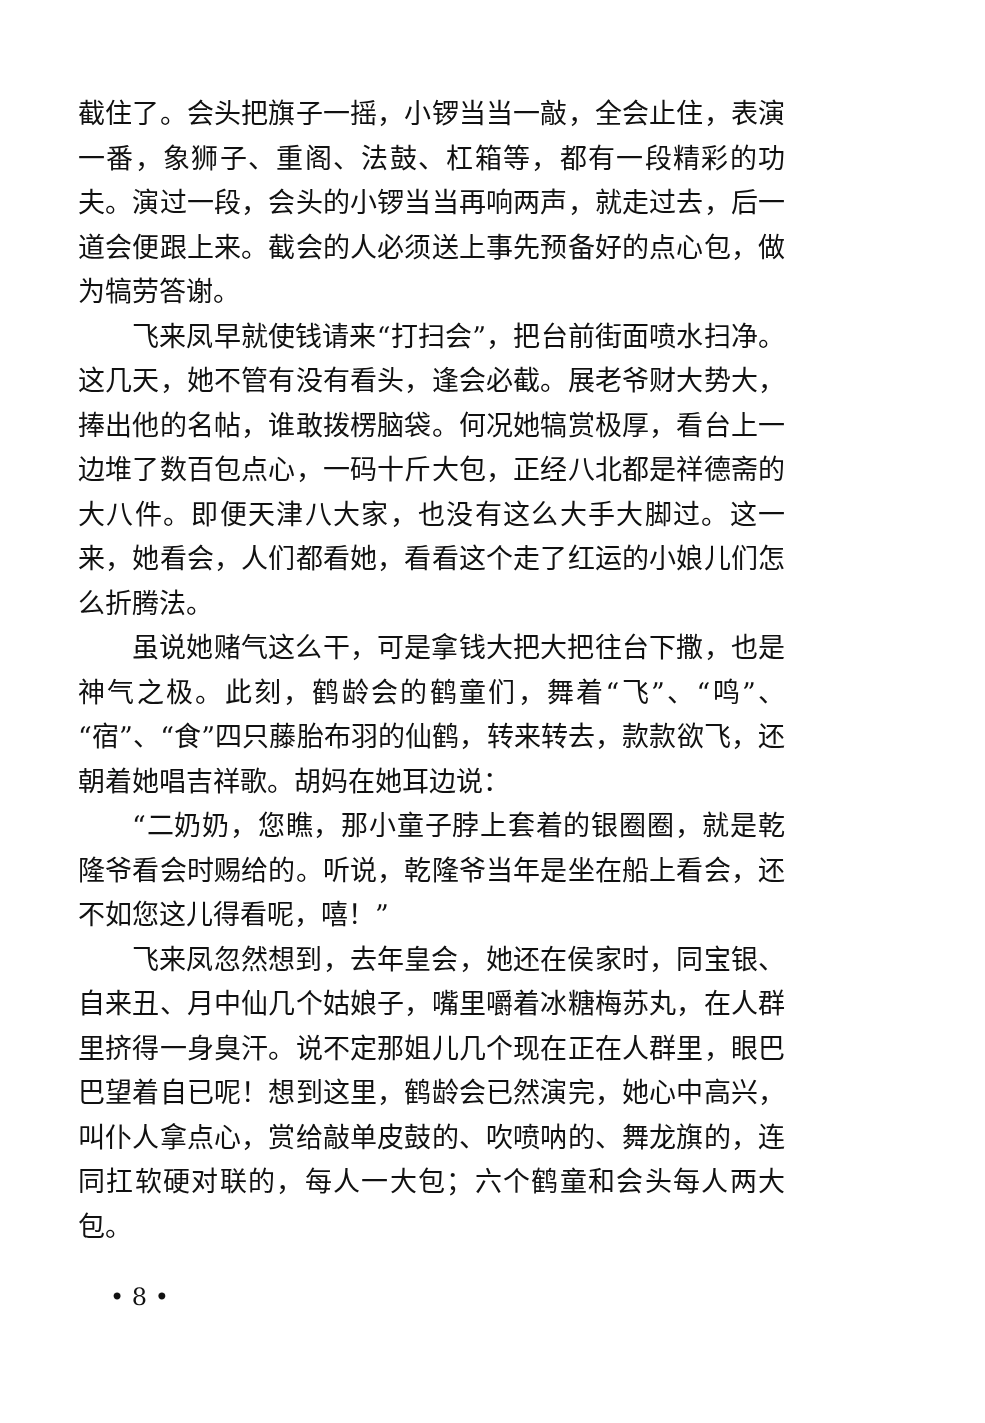截住了。会头把旗子一摇，小锣当当一敲，全会止住，表演一番，象狮子、重阁、法鼓、杠箱等，都有一段精彩的功夫。演过一段，会头的小锣当当再响两声，就走过去，后一道会便跟上来。截会的人必须送上事先预备好的点心包，做为犒劳答谢。
飞来凤早就使钱请来“打扫会”，把台前街面喷水扫净。这几天，她不管有没有看头，逢会必截。展老爷财大势大，捧出他的名帖，谁敢拨楞脑袋。何况她犒赏极厚，看台上一边堆了数百包点心，一码十斤大包，正经八北都是祥德斋的大八件。即便天津八大家，也没有这么大手大脚过。这一来，她看会，人们都看她，看看这个走了红运的小娘儿们怎么折腾法。
虽说她赌气这么干，可是拿钱大把大把往台下撒，也是神气之极。此刻，鹤龄会的鹤童们，舞着“飞”、“鸣”、“宿”、“食”四只藤胎布羽的仙鹤，转来转去，款款欲飞，还朝着她唱吉祥歌。胡妈在她耳边说：
“二奶奶，您瞧，那小童子脖上套着的银圈圈，就是乾隆爷看会时赐给的。听说，乾隆爷当年是坐在船上看会，还不如您这儿得看呢，嘻！”
飞来凤忽然想到，去年皇会，她还在侯家时，同宝银、自来丑、月中仙几个姑娘子，嘴里嚼着冰糖梅苏丸，在人群里挤得一身臭汗。说不定那姐儿几个现在正在人群里，眼巴巴望着自已呢！想到这里，鹤龄会已然演完，她心中高兴，叫仆人拿点心，赏给敲单皮鼓的、吹喷呐的、舞龙旗的，连同扛软硬对联的，每人一大包；六个鹤童和会头每人两大包。
• 8 •